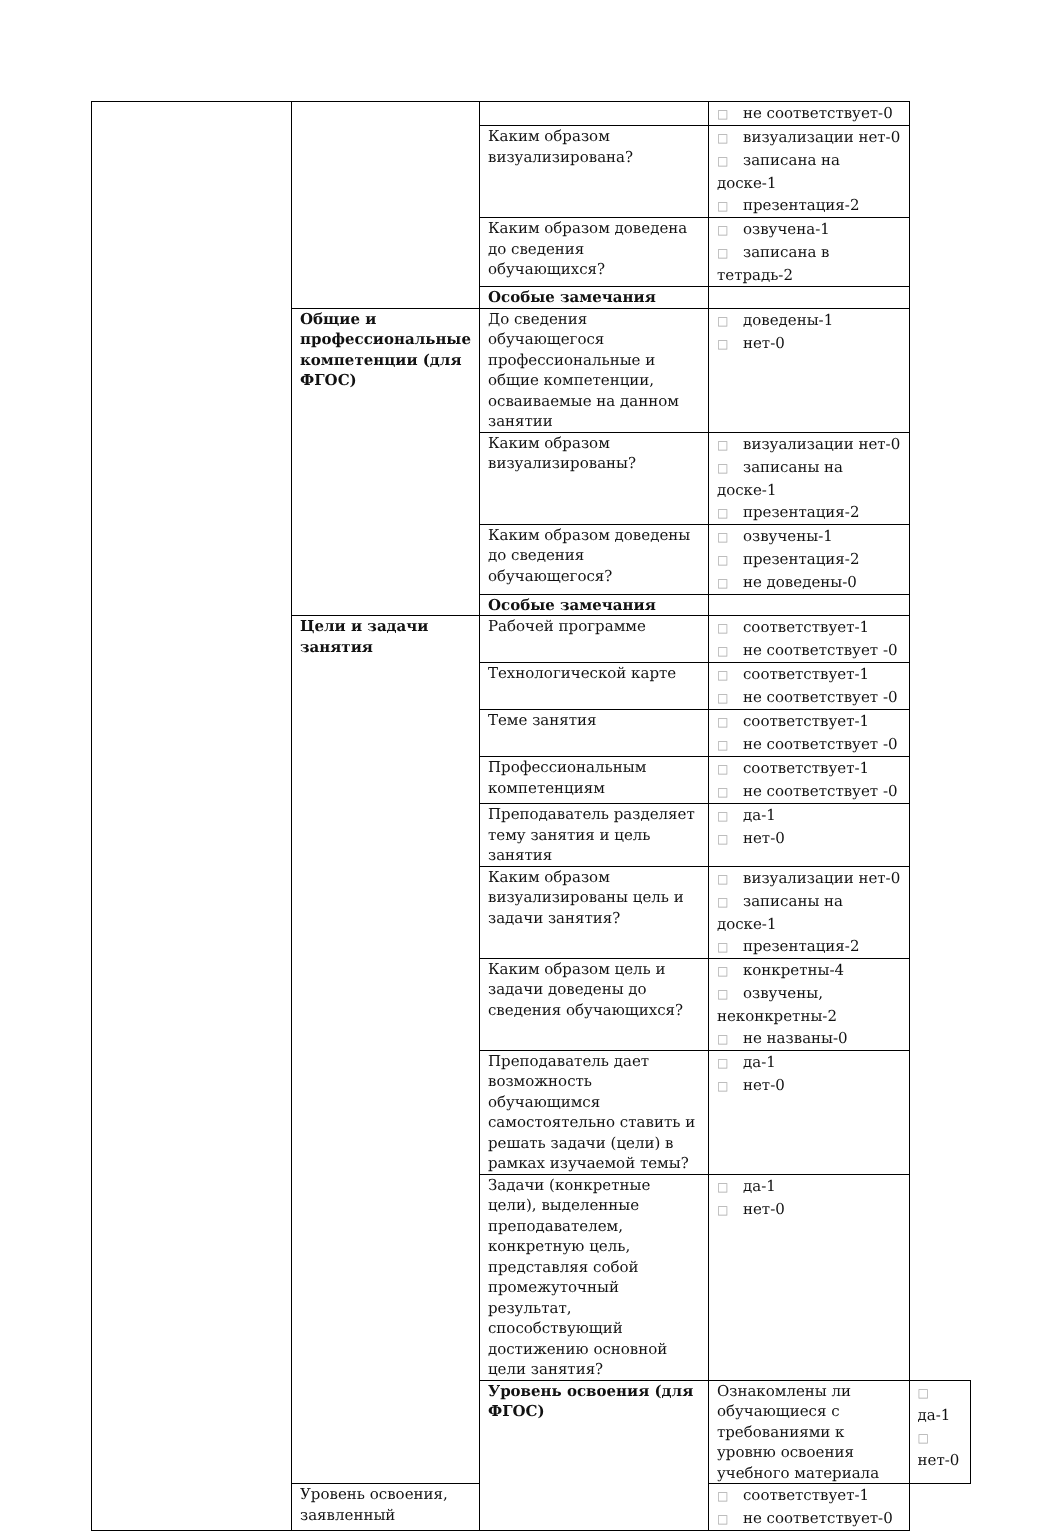| | | | □ не соответствует-0 | |
| | | Каким образом визуализирована? | □ визуализации нет-0 □ записана на доске-1 □ презентация-2 | |
| | | Каким образом доведена до сведения обучающихся? | □ озвучена-1 □ записана в тетрадь-2 | |
| | | Особые замечания | | |
| | Общие и профессиональные компетенции (для ФГОС) | До сведения обучающегося профессиональные и общие компетенции, осваиваемые на данном занятии | □ доведены-1 □ нет-0 | |
| | | Каким образом визуализированы? | □ визуализации нет-0 □ записаны на доске-1 □ презентация-2 | |
| | | Каким образом доведены до сведения обучающегося? | □ озвучены-1 □ презентация-2 □ не доведены-0 | |
| | | Особые замечания | | |
| | Цели и задачи занятия | Рабочей программе | □ соответствует-1 □ не соответствует -0 | |
| | | Технологической карте | □ соответствует-1 □ не соответствует -0 | |
| | | Теме занятия | □ соответствует-1 □ не соответствует -0 | |
| | | Профессиональным компетенциям | □ соответствует-1 □ не соответствует -0 | |
| | | Преподаватель разделяет тему занятия и цель занятия | □ да-1 □ нет-0 | |
| | | Каким образом визуализированы цель и задачи занятия? | □ визуализации нет-0 □ записаны на доске-1 □ презентация-2 | |
| | | Каким образом цель и задачи доведены до сведения обучающихся? | □ конкретны-4 □ озвучены, неконкретны-2 □ не названы-0 | |
| | | Преподаватель дает возможность обучающимся самостоятельно ставить и решать задачи (цели) в рамках изучаемой темы? | □ да-1 □ нет-0 | |
| | | Задачи (конкретные цели), выделенные преподавателем, конкретную цель, представляя собой промежуточный результат, способствующий достижению основной цели занятия? | □ да-1 □ нет-0 | |
| | | Уровень освоения (для ФГОС) | Ознакомлены ли обучающиеся с требованиями к уровню освоения учебного материала | □ да-1 □ нет-0 |
| | Уровень освоения, заявленный | | □ соответствует-1 □ не соответствует-0 | |